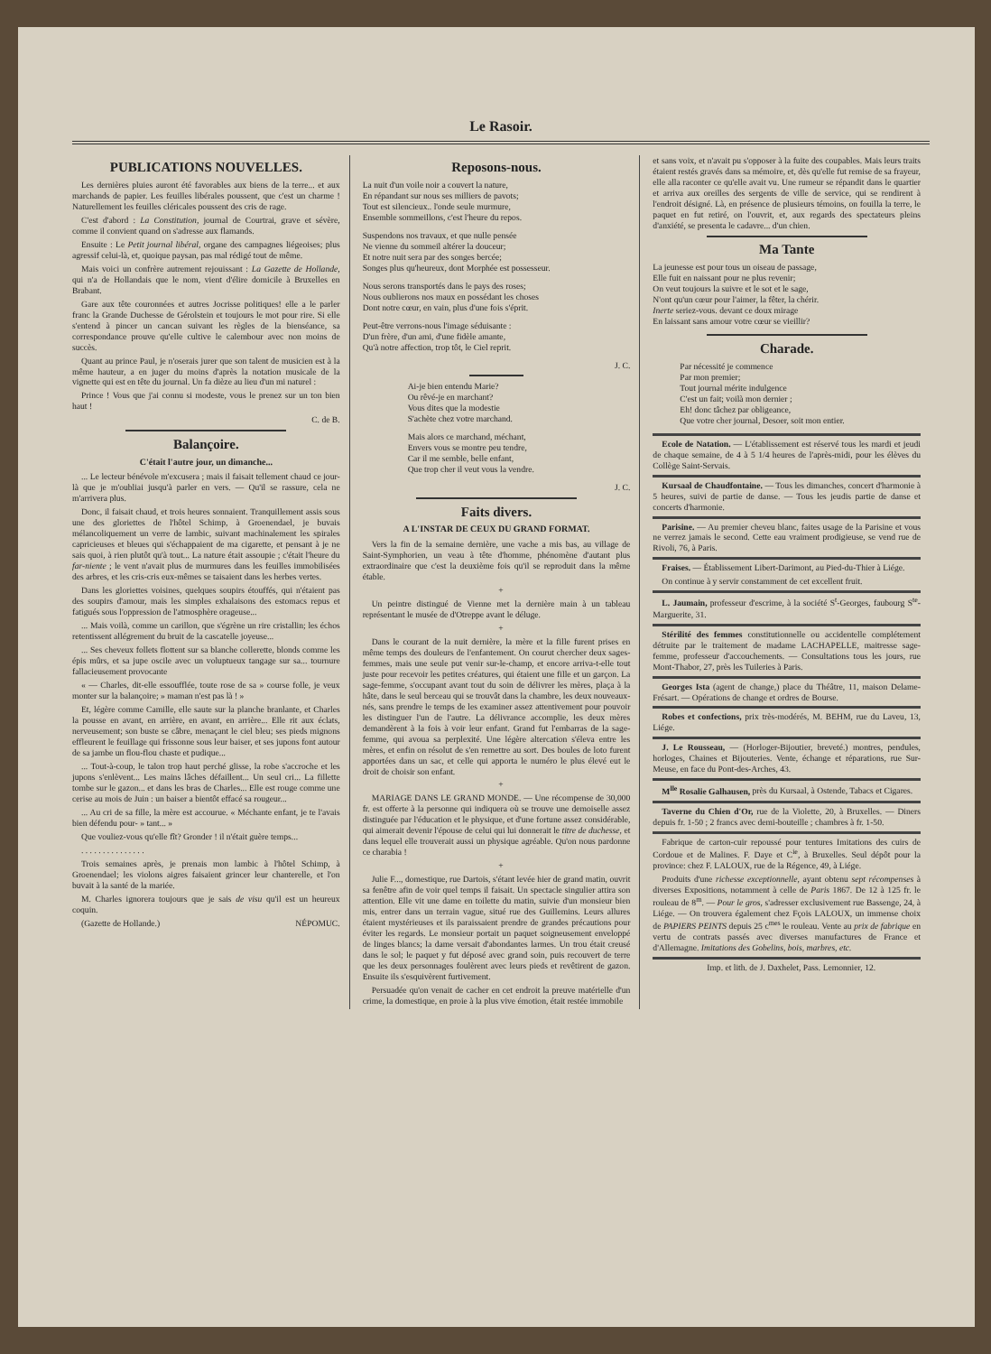Le Rasoir.
PUBLICATIONS NOUVELLES.
Les dernières pluies auront été favorables aux biens de la terre... et aux marchands de papier. Les feuilles libérales poussent, que c'est un charme ! Naturellement les feuilles cléricales poussent des cris de rage.
C'est d'abord : La Constitution, journal de Courtrai, grave et sévère, comme il convient quand on s'adresse aux flamands.
Ensuite : Le Petit journal libéral, organe des campagnes liégeoises; plus agressif celui-là, et, quoique paysan, pas mal rédigé tout de même.
Mais voici un confrère autrement rejouissant : La Gazette de Hollande, qui n'a de Hollandais que le nom, vient d'élire domicile à Bruxelles en Brabant.
Gare aux tête couronnées et autres Jocrisse politiques! elle a le parler franc la Grande Duchesse de Gérolstein et toujours le mot pour rire. Si elle s'entend à pincer un cancan suivant les règles de la bienséance, sa correspondance prouve qu'elle cultive le calembour avec non moins de succès.
Quant au prince Paul, je n'oserais jurer que son talent de musicien est à la même hauteur, a en juger du moins d'après la notation musicale de la vignette qui est en tête du journal. Un fa dièze au lieu d'un mi naturel :
Prince ! Vous que j'ai connu si modeste, vous le prenez sur un ton bien haut !
C. de B.
Balançoire.
C'était l'autre jour, un dimanche...
... Le lecteur bénévole m'excusera ; mais il faisait tellement chaud ce jour-là que je m'oubliai jusqu'à parler en vers. — Qu'il se rassure, cela ne m'arrivera plus.
Donc, il faisait chaud, et trois heures sonnaient. Tranquillement assis sous une des gloriettes de l'hôtel Schimp, à Groenendael, je buvais mélancoliquement un verre de lambic, suivant machinalement les spirales capricieuses et bleues qui s'échappaient de ma cigarette, et pensant à je ne sais quoi, à rien plutôt qu'à tout... La nature était assoupie ; c'était l'heure du far-niente ; le vent n'avait plus de murmures dans les feuilles immobilisées des arbres, et les cris-cris eux-mêmes se taisaient dans les herbes vertes.
Dans les gloriettes voisines, quelques soupirs étouffés, qui n'étaient pas des soupirs d'amour, mais les simples exhalaisons des estomacs repus et fatigués sous l'oppression de l'atmosphère orageuse...
... Mais voilà, comme un carillon, que s'égrène un rire cristallin; les échos retentissent allégrement du bruit de la cascatelle joyeuse...
... Ses cheveux follets flottent sur sa blanche collerette, blonds comme les épis mûrs, et sa jupe oscile avec un voluptueux tangage sur sa... tournure fallacieusement provocante
« — Charles, dit-elle essoufflée, toute rose de sa » course folle, je veux monter sur la balançoire; » maman n'est pas là ! »
Et, légère comme Camille, elle saute sur la planche branlante, et Charles la pousse en avant, en arrière, en avant, en arrière... Elle rit aux éclats, nerveusement; son buste se câbre, menaçant le ciel bleu; ses pieds mignons effleurent le feuillage qui frissonne sous leur baiser, et ses jupons font autour de sa jambe un flou-flou chaste et pudique...
... Tout-à-coup, le talon trop haut perché glisse, la robe s'accroche et les jupons s'enlèvent... Les mains lâches défaillent... Un seul cri... La fillette tombe sur le gazon... et dans les bras de Charles... Elle est rouge comme une cerise au mois de Juin : un baiser a bientôt effacé sa rougeur...
... Au cri de sa fille, la mère est accourue. « Méchante enfant, je te l'avais bien défendu pour- » tant... »
Que vouliez-vous qu'elle fît? Gronder ! il n'était guère temps...
. . . . . . . . . . . . . . .
Trois semaines après, je prenais mon lambic à l'hôtel Schimp, à Groenendael; les violons aigres faisaient grincer leur chanterelle, et l'on buvait à la santé de la mariée.
M. Charles ignorera toujours que je sais de visu qu'il est un heureux coquin.
(Gazette de Hollande.) NÉPOMUC.
Reposons-nous.
La nuit d'un voile noir a couvert la nature, En répandant sur nous ses milliers de pavots; Tout est silencieux.. l'onde seule murmure, Ensemble sommeillons, c'est l'heure du repos.
Suspendons nos travaux, et que nulle pensée Ne vienne du sommeil altérer la douceur; Et notre nuit sera par des songes bercée; Songes plus qu'heureux, dont Morphée est possesseur.
Nous serons transportés dans le pays des roses; Nous oublierons nos maux en possédant les choses Dont notre cœur, en vain, plus d'une fois s'éprit.
Peut-être verrons-nous l'image séduisante : D'un frère, d'un ami, d'une fidèle amante, Qu'à notre affection, trop tôt, le Ciel reprit.
J. C.
Ai-je bien entendu Marie? Ou rêvé-je en marchant? Vous dites que la modestie S'achète chez votre marchand.
Mais alors ce marchand, méchant, Envers vous se montre peu tendre, Car il me semble, belle enfant, Que trop cher il veut vous la vendre.
J. C.
Faits divers.
A L'INSTAR DE CEUX DU GRAND FORMAT.
Vers la fin de la semaine dernière, une vache a mis bas, au village de Saint-Symphorien, un veau à tête d'homme, phénomène d'autant plus extraordinaire que c'est la deuxième fois qu'il se reproduit dans la même étable.
+
Un peintre distingué de Vienne met la dernière main à un tableau représentant le musée de d'Otreppe avant le déluge.
+
Dans le courant de la nuit dernière, la mère et la fille furent prises en même temps des douleurs de l'enfantement. On courut chercher deux sages-femmes, mais une seule put venir sur-le-champ, et encore arriva-t-elle tout juste pour recevoir les petites créatures, qui étaient une fille et un garçon. La sage-femme, s'occupant avant tout du soin de délivrer les mères, plaça à la hâte, dans le seul berceau qui se trouvât dans la chambre, les deux nouveaux-nés, sans prendre le temps de les examiner assez attentivement pour pouvoir les distinguer l'un de l'autre. La délivrance accomplie, les deux mères demandèrent à la fois à voir leur enfant. Grand fut l'embarras de la sage-femme, qui avoua sa perplexité. Une légère altercation s'éleva entre les mères, et enfin on résolut de s'en remettre au sort. Des boules de loto furent apportées dans un sac, et celle qui apporta le numéro le plus élevé eut le droit de choisir son enfant.
+
MARIAGE DANS LE GRAND MONDE. — Une récompense de 30,000 fr. est offerte à la personne qui indiquera où se trouve une demoiselle assez distinguée par l'éducation et le physique, et d'une fortune assez considérable, qui aimerait devenir l'épouse de celui qui lui donnerait le titre de duchesse, et dans lequel elle trouverait aussi un physique agréable. Qu'on nous pardonne ce charabia !
+
Julie F..., domestique, rue Dartois, s'étant levée hier de grand matin, ouvrit sa fenêtre afin de voir quel temps il faisait. Un spectacle singulier attira son attention. Elle vit une dame en toilette du matin, suivie d'un monsieur bien mis, entrer dans un terrain vague, situé rue des Guillemins. Leurs allures étaient mystérieuses et ils paraissaient prendre de grandes précautions pour éviter les regards. Le monsieur portait un paquet soigneusement enveloppé de linges blancs; la dame versait d'abondantes larmes. Un trou était creusé dans le sol; le paquet y fut déposé avec grand soin, puis recouvert de terre que les deux personnages foulèrent avec leurs pieds et revêtirent de gazon. Ensuite ils s'esquivèrent furtivement.
Persuadée qu'on venait de cacher en cet endroit la preuve matérielle d'un crime, la domestique, en proie à la plus vive émotion, était restée immobile
et sans voix, et n'avait pu s'opposer à la fuite des coupables. Mais leurs traits étaient restés gravés dans sa mémoire, et, dès qu'elle fut remise de sa frayeur, elle alla raconter ce qu'elle avait vu. Une rumeur se répandit dans le quartier et arriva aux oreilles des sergents de ville de service, qui se rendirent à l'endroit désigné. Là, en présence de plusieurs témoins, on fouilla la terre, le paquet en fut retiré, on l'ouvrit, et, aux regards des spectateurs pleins d'anxiété, se presenta le cadavre... d'un chien.
Ma Tante
La jeunesse est pour tous un oiseau de passage, Elle fuit en naissant pour ne plus revenir; On veut toujours la suivre et le sot et le sage, N'ont qu'un cœur pour l'aimer, la fêter, la chérir. Inerte seriez-vous. devant ce doux mirage En laissant sans amour votre cœur se vieillir?
Charade.
Par nécessité je commence Par mon premier; Tout journal mérite indulgence C'est un fait; voilà mon dernier ; Eh! donc tâchez par obligeance, Que votre cher journal, Desoer, soit mon entier.
Ecole de Natation. — L'établissement est réservé tous les mardi et jeudi de chaque semaine, de 4 à 5 1/4 heures de l'après-midi, pour les élèves du Collège Saint-Servais.
Kursaal de Chaudfontaine. — Tous les dimanches, concert d'harmonie à 5 heures, suivi de partie de danse. — Tous les jeudis partie de danse et concerts d'harmonie.
Parisine. — Au premier cheveu blanc, faites usage de la Parisine et vous ne verrez jamais le second. Cette eau vraiment prodigieuse, se vend rue de Rivoli, 76, à Paris.
Fraises. — Établissement Libert-Darimont, au Pied-du-Thier à Liége.
On continue à y servir constamment de cet excellent fruit.
L. Jaumain, professeur d'escrime, à la société S<sup>t</sup>-Georges, faubourg S<sup>te</sup>-Marguerite, 31.
Stérilité des femmes constitutionnelle ou accidentelle complétement détruite par le traitement de madame LACHAPELLE, maitresse sage-femme, professeur d'accouchements. — Consultations tous les jours, rue Mont-Thabor, 27, près les Tuileries à Paris.
Georges Ista (agent de change,) place du Théâtre, 11, maison Delame-Frésart. — Opérations de change et ordres de Bourse.
Robes et confections, prix très-modérés, M. BEHM, rue du Laveu, 13, Liége.
J. Le Rousseau, — (Horloger-Bijoutier, breveté.) montres, pendules, horloges, Chaines et Bijouteries. Vente, échange et réparations, rue Sur-Meuse, en face du Pont-des-Arches, 43.
M<sup>lle</sup> Rosalie Galhausen, près du Kursaal, à Ostende, Tabacs et Cigares.
Taverne du Chien d'Or, rue de la Violette, 20, à Bruxelles. — Diners depuis fr. 1-50 ; 2 francs avec demi-bouteille ; chambres à fr. 1-50.
Fabrique de carton-cuir repoussé pour tentures Imitations des cuirs de Cordoue et de Malines. F. Daye et C<sup>ie</sup>, à Bruxelles. Seul dépôt pour la province: chez F. LALOUX, rue de la Régence, 49, à Liége.
Produits d'une richesse exceptionnelle, ayant obtenu sept récompenses à diverses Expositions, notamment à celle de Paris 1867. De 12 à 125 fr. le rouleau de 8<sup>m</sup>. — Pour le gros, s'adresser exclusivement rue Bassenge, 24, à Liége. — On trouvera également chez Fçois LALOUX, un immense choix de PAPIERS PEINTS depuis 25 c<sup>mes</sup> le rouleau. Vente au prix de fabrique en vertu de contrats passés avec diverses manufactures de France et d'Allemagne. Imitations des Gobelins, bois, marbres, etc.
Imp. et lith. de J. Daxhelet, Pass. Lemonnier, 12.